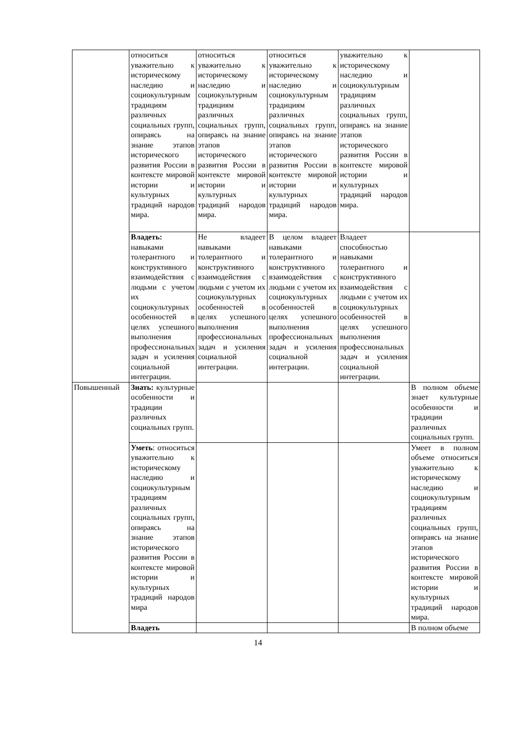| | относиться уважительно к историческому наследию и социокультурным традициям различных социальных групп, опираясь на знание этапов исторического развития России в контексте мировой истории и культурных традиций народов мира. | относиться уважительно к историческому наследию и социокультурным традициям различных социальных групп, опираясь на знание этапов исторического развития России в контексте мировой истории и культурных традиций народов мира. | относиться уважительно к историческому наследию и социокультурным традициям различных социальных групп, опираясь на знание этапов исторического развития России в контексте мировой истории и культурных традиций народов мира. | уважительно к историческому наследию и социокультурным традициям различных социальных групп, опираясь на знание этапов исторического развития России в контексте мировой истории и культурных традиций народов мира. | |
| | Владеть: навыками толерантного и конструктивного взаимодействия с людьми с учетом их социокультурных особенностей в целях успешного выполнения профессиональных задач и усиления социальной интеграции. | Не владеет навыками толерантного и конструктивного взаимодействия с людьми с учетом их социокультурных особенностей в целях успешного выполнения профессиональных задач и усиления социальной интеграции. | В целом владеет навыками толерантного и конструктивного взаимодействия с людьми с учетом их социокультурных особенностей в целях успешного выполнения профессиональных задач и усиления социальной интеграции. | Владеет способностью навыками толерантного и конструктивного взаимодействия с людьми с учетом их социокультурных особенностей в целях успешного выполнения профессиональных задач и усиления социальной интеграции. | |
| Повышенный | Знать: культурные особенности и традиции различных социальных групп. | | | | В полном объеме знает культурные особенности и традиции различных социальных групп. |
| | Уметь : относиться уважительно к историческому наследию и социокультурным традициям различных социальных групп, опираясь на знание этапов исторического развития России в контексте мировой истории и культурных традиций народов мира | | | | Умеет в полном объеме относиться уважительно к историческому наследию и социокультурным традициям различных социальных групп, опираясь на знание этапов исторического развития России в контексте мировой истории и культурных традиций народов мира. |
| | Владеть | | | | В полном объеме |
14